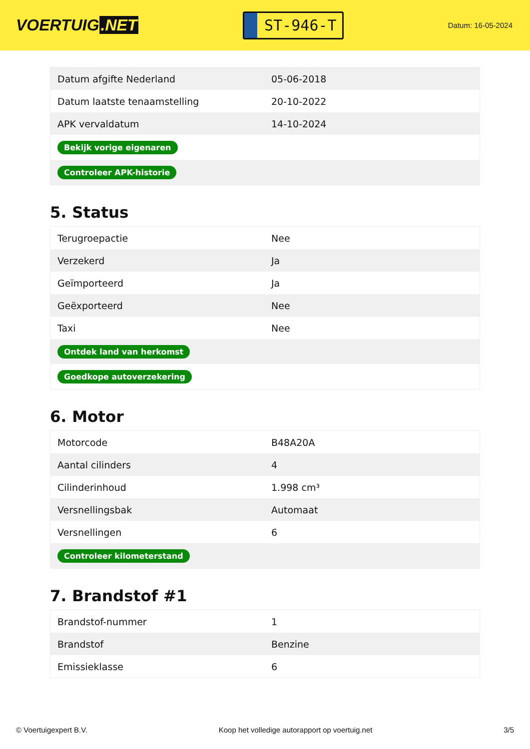VOERTUIG.NET
ST-946-T
Datum: 16-05-2024
| Datum afgifte Nederland | 05-06-2018 |
| Datum laatste tenaamstelling | 20-10-2022 |
| APK vervaldatum | 14-10-2024 |
| Bekijk vorige eigenaren | |
| Controleer APK-historie | |
5. Status
| Terugroepactie | Nee |
| Verzekerd | Ja |
| Geïmporteerd | Ja |
| Geëxporteerd | Nee |
| Taxi | Nee |
| Ontdek land van herkomst | |
| Goedkope autoverzekering | |
6. Motor
| Motorcode | B48A20A |
| Aantal cilinders | 4 |
| Cilinderinhoud | 1.998 cm³ |
| Versnellingsbak | Automaat |
| Versnellingen | 6 |
| Controleer kilometerstand | |
7. Brandstof #1
| Brandstof-nummer | 1 |
| Brandstof | Benzine |
| Emissieklasse | 6 |
© Voertuigexpert B.V. Koop het volledige autorapport op voertuig.net 3/5